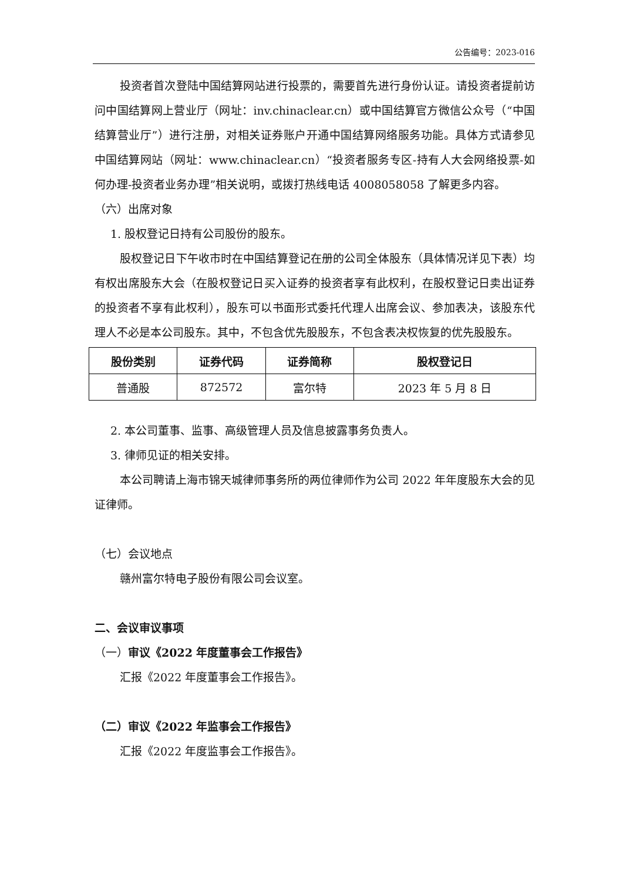公告编号：2023-016
投资者首次登陆中国结算网站进行投票的，需要首先进行身份认证。请投资者提前访问中国结算网上营业厅（网址：inv.chinaclear.cn）或中国结算官方微信公众号（“中国结算营业厅”）进行注册，对相关证券账户开通中国结算网络服务功能。具体方式请参见中国结算网站（网址：www.chinaclear.cn）“投资者服务专区-持有人大会网络投票-如何办理-投资者业务办理”相关说明，或拨打热线电话 4008058058 了解更多内容。
（六）出席对象
1. 股权登记日持有公司股份的股东。
股权登记日下午收市时在中国结算登记在册的公司全体股东（具体情况详见下表）均有权出席股东大会（在股权登记日买入证券的投资者享有此权利，在股权登记日卖出证券的投资者不享有此权利），股东可以书面形式委托代理人出席会议、参加表决，该股东代理人不必是本公司股东。其中，不包含优先股股东，不包含表决权恢复的优先股股东。
| 股份类别 | 证券代码 | 证券简称 | 股权登记日 |
| --- | --- | --- | --- |
| 普通股 | 872572 | 富尔特 | 2023 年 5 月 8 日 |
2. 本公司董事、监事、高级管理人员及信息披露事务负责人。
3. 律师见证的相关安排。
本公司聘请上海市锦天城律师事务所的两位律师作为公司 2022 年年度股东大会的见证律师。
（七）会议地点
赣州富尔特电子股份有限公司会议室。
二、会议审议事项
（一）审议《2022 年度董事会工作报告》
汇报《2022 年度董事会工作报告》。
（二）审议《2022 年监事会工作报告》
汇报《2022 年度监事会工作报告》。